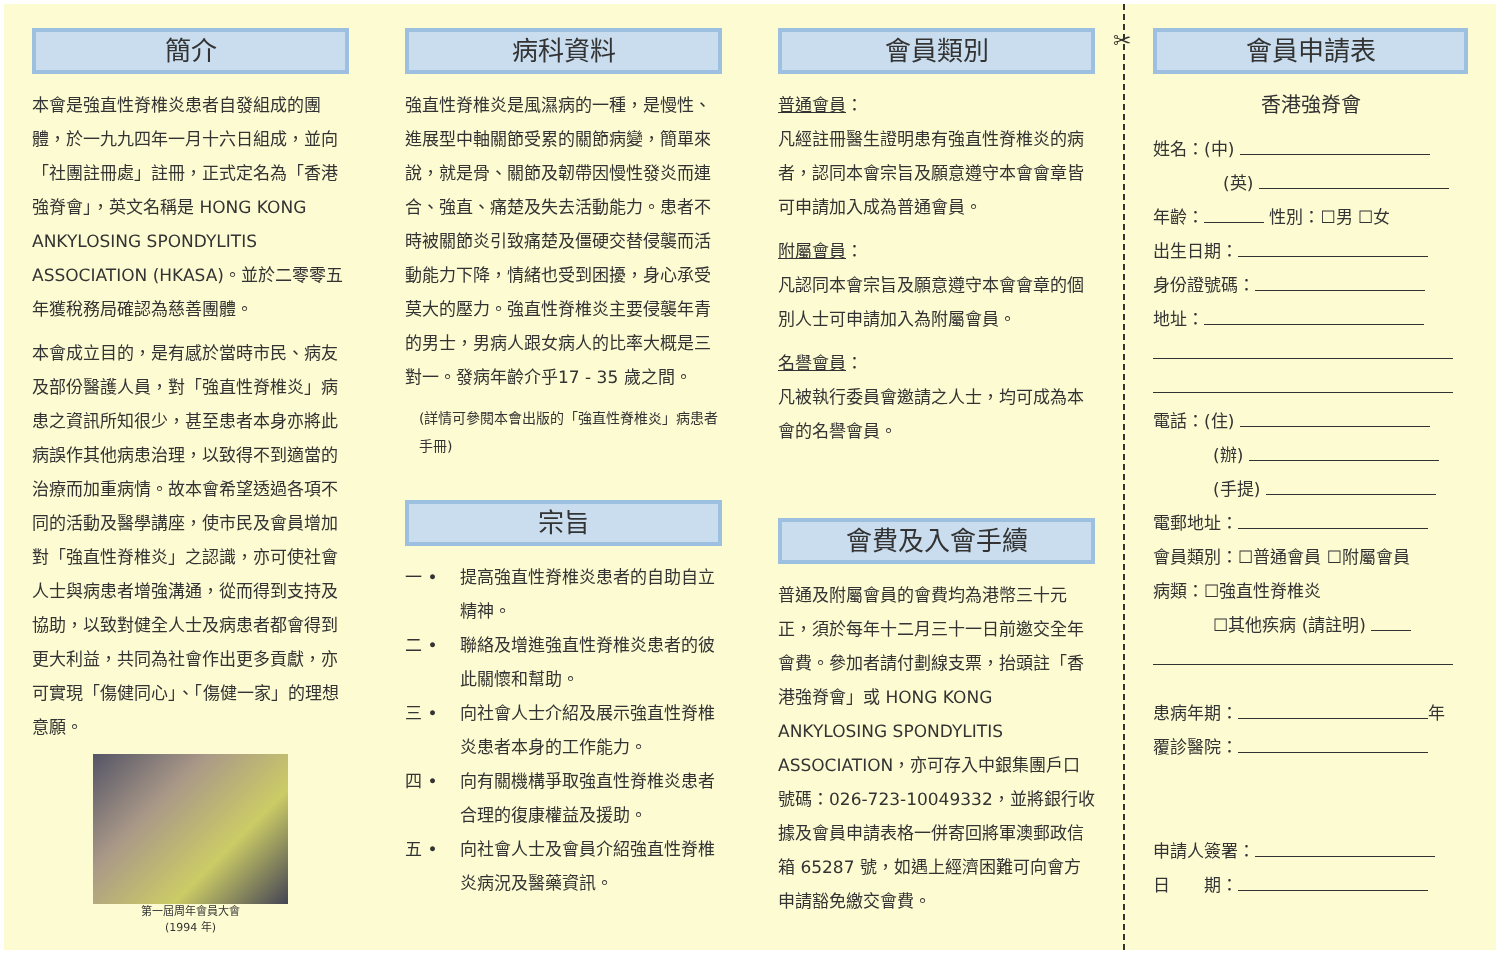簡介
本會是強直性脊椎炎患者自發組成的團體，於一九九四年一月十六日組成，並向「社團註冊處」註冊，正式定名為「香港強脊會」，英文名稱是 HONG KONG ANKYLOSING SPONDYLITIS ASSOCIATION (HKASA)。並於二零零五年獲稅務局確認為慈善團體。
本會成立目的，是有感於當時市民、病友及部份醫護人員，對「強直性脊椎炎」病患之資訊所知很少，甚至患者本身亦將此病誤作其他病患治理，以致得不到適當的治療而加重病情。故本會希望透過各項不同的活動及醫學講座，使市民及會員增加對「強直性脊椎炎」之認識，亦可使社會人士與病患者增強溝通，從而得到支持及協助，以致對健全人士及病患者都會得到更大利益，共同為社會作出更多貢獻，亦可實現「傷健同心」、「傷健一家」的理想意願。
第一屆周年會員大會
(1994 年)
病科資料
強直性脊椎炎是風濕病的一種，是慢性、進展型中軸關節受累的關節病變，簡單來說，就是骨、關節及韌帶因慢性發炎而連合、強直、痛楚及失去活動能力。患者不時被關節炎引致痛楚及僵硬交替侵襲而活動能力下降，情緒也受到困擾，身心承受莫大的壓力。強直性脊椎炎主要侵襲年青的男士，男病人跟女病人的比率大概是三對一。發病年齡介乎17 - 35 歲之間。
(詳情可參閱本會出版的「強直性脊椎炎」病患者手冊)
宗旨
一 • 提高強直性脊椎炎患者的自助自立精神。
二 • 聯絡及增進強直性脊椎炎患者的彼此關懷和幫助。
三 • 向社會人士介紹及展示強直性脊椎炎患者本身的工作能力。
四 • 向有關機構爭取強直性脊椎炎患者合理的復康權益及援助。
五 • 向社會人士及會員介紹強直性脊椎炎病況及醫藥資訊。
會員類別
普通會員：
凡經註冊醫生證明患有強直性脊椎炎的病者，認同本會宗旨及願意遵守本會會章皆可申請加入成為普通會員。
附屬會員：
凡認同本會宗旨及願意遵守本會會章的個別人士可申請加入為附屬會員。
名譽會員：
凡被執行委員會邀請之人士，均可成為本會的名譽會員。
會費及入會手續
普通及附屬會員的會費均為港幣三十元正，須於每年十二月三十一日前邀交全年會費。參加者請付劃線支票，抬頭註「香港強脊會」或 HONG KONG ANKYLOSING SPONDYLITIS ASSOCIATION，亦可存入中銀集團戶口號碼：026-723-10049332，並將銀行收據及會員申請表格一併寄回將軍澳郵政信箱 65287 號，如遇上經濟困難可向會方申請豁免繳交會費。
✂
會員申請表
香港強脊會
姓名：(中)
(英)
年齡： 性別：☐男 ☐女
出生日期：
身份證號碼：
地址：
電話：(住)
(辦)
(手提)
電郵地址：
會員類別：☐普通會員 ☐附屬會員
病類：☐強直性脊椎炎
☐其他疾病 (請註明)
患病年期： 年
覆診醫院：
申請人簽署：
日　　期：